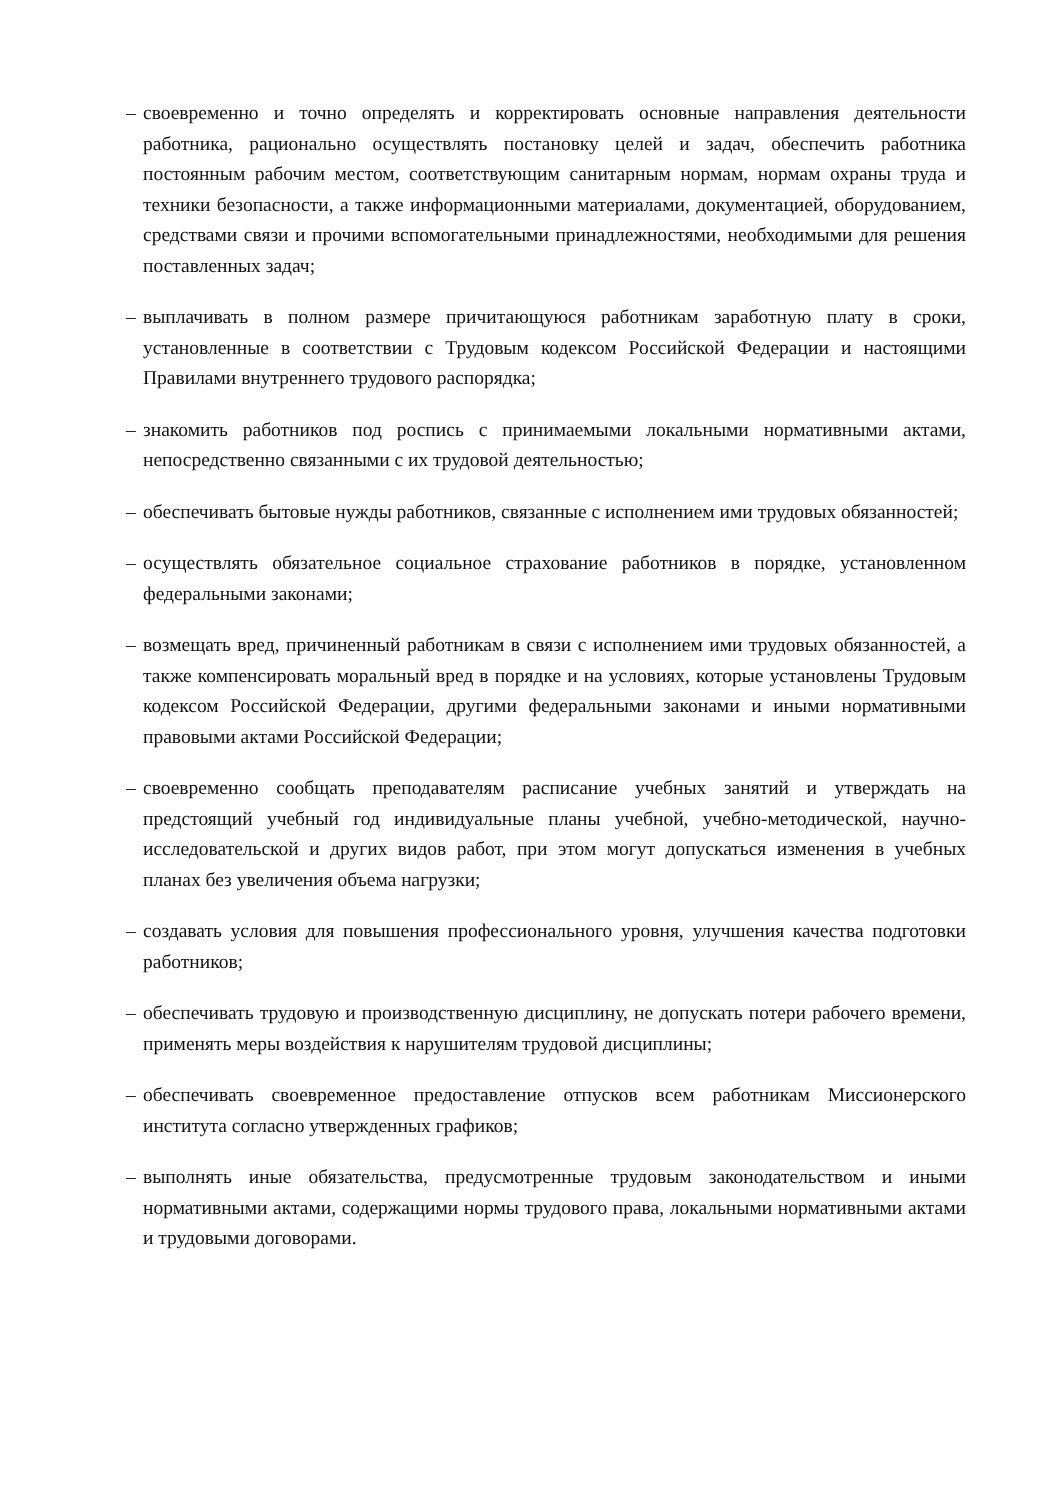– своевременно и точно определять и корректировать основные направления деятельности работника, рационально осуществлять постановку целей и задач, обеспечить работника постоянным рабочим местом, соответствующим санитарным нормам, нормам охраны труда и техники безопасности, а также информационными материалами, документацией, оборудованием, средствами связи и прочими вспомогательными принадлежностями, необходимыми для решения поставленных задач;
– выплачивать в полном размере причитающуюся работникам заработную плату в сроки, установленные в соответствии с Трудовым кодексом Российской Федерации и настоящими Правилами внутреннего трудового распорядка;
– знакомить работников под роспись с принимаемыми локальными нормативными актами, непосредственно связанными с их трудовой деятельностью;
– обеспечивать бытовые нужды работников, связанные с исполнением ими трудовых обязанностей;
– осуществлять обязательное социальное страхование работников в порядке, установленном федеральными законами;
– возмещать вред, причиненный работникам в связи с исполнением ими трудовых обязанностей, а также компенсировать моральный вред в порядке и на условиях, которые установлены Трудовым кодексом Российской Федерации, другими федеральными законами и иными нормативными правовыми актами Российской Федерации;
– своевременно сообщать преподавателям расписание учебных занятий и утверждать на предстоящий учебный год индивидуальные планы учебной, учебно-методической, научно-исследовательской и других видов работ, при этом могут допускаться изменения в учебных планах без увеличения объема нагрузки;
– создавать условия для повышения профессионального уровня, улучшения качества подготовки работников;
– обеспечивать трудовую и производственную дисциплину, не допускать потери рабочего времени, применять меры воздействия к нарушителям трудовой дисциплины;
– обеспечивать своевременное предоставление отпусков всем работникам Миссионерского института согласно утвержденных графиков;
– выполнять иные обязательства, предусмотренные трудовым законодательством и иными нормативными актами, содержащими нормы трудового права, локальными нормативными актами и трудовыми договорами.